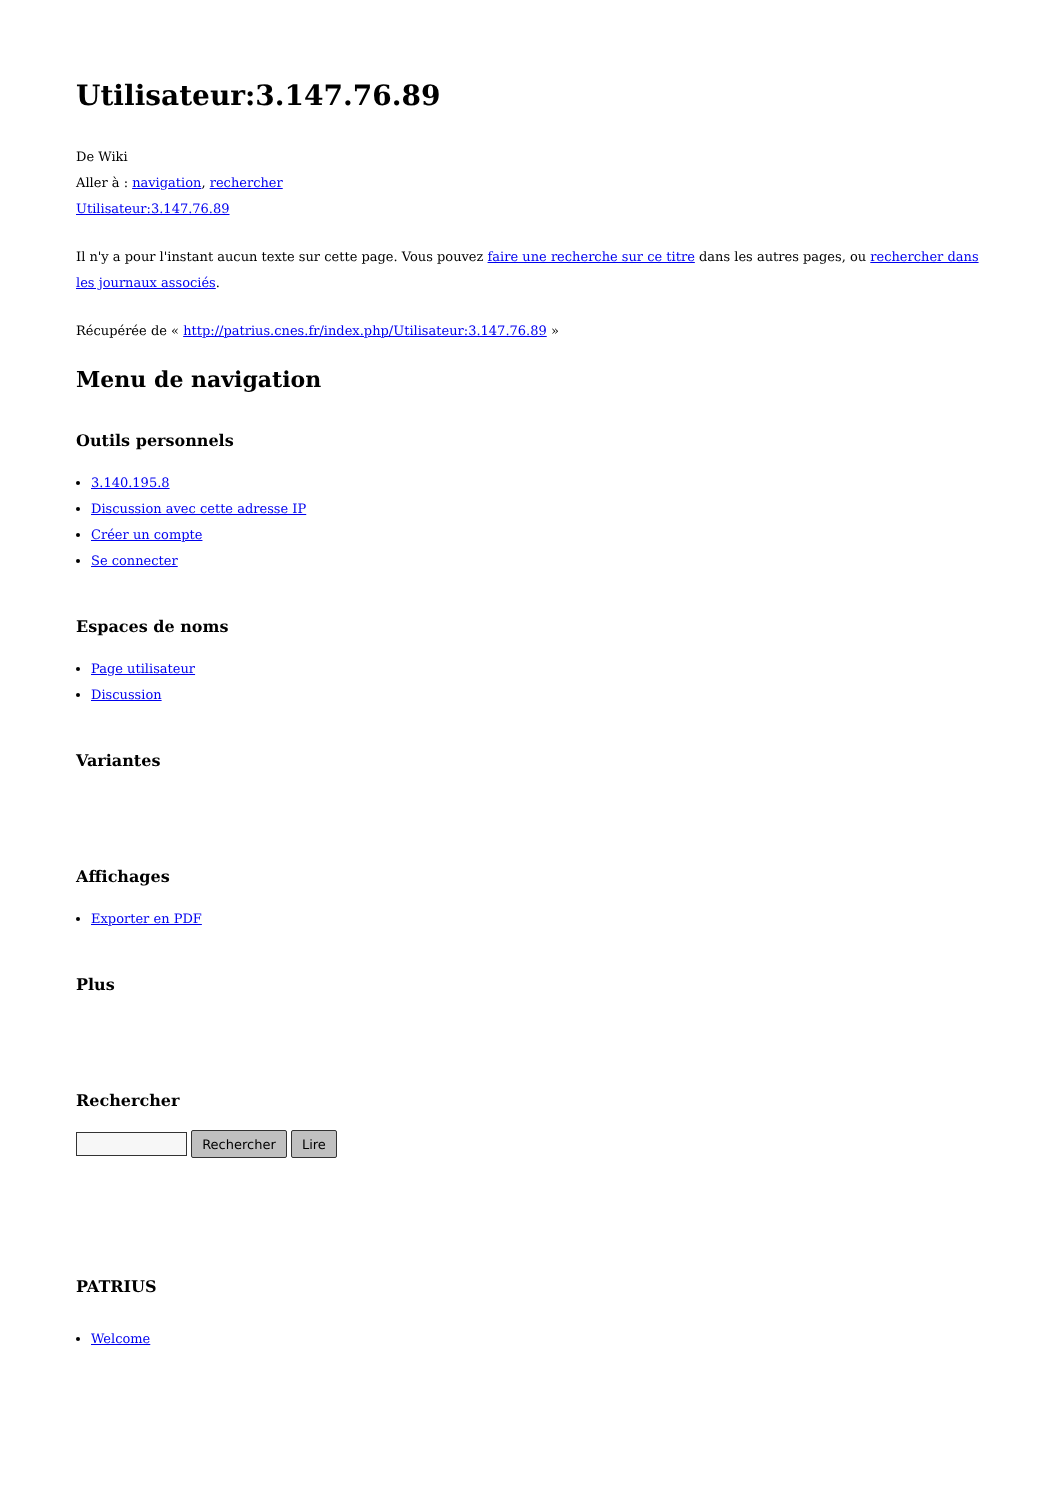Utilisateur:3.147.76.89
De Wiki
Aller à : navigation, rechercher
Utilisateur:3.147.76.89
Il n'y a pour l'instant aucun texte sur cette page. Vous pouvez faire une recherche sur ce titre dans les autres pages, ou rechercher dans les journaux associés.
Récupérée de « http://patrius.cnes.fr/index.php/Utilisateur:3.147.76.89 »
Menu de navigation
Outils personnels
3.140.195.8
Discussion avec cette adresse IP
Créer un compte
Se connecter
Espaces de noms
Page utilisateur
Discussion
Variantes
Affichages
Exporter en PDF
Plus
Recherche­r
Rechercher Lire
PATRIUS
Welcome